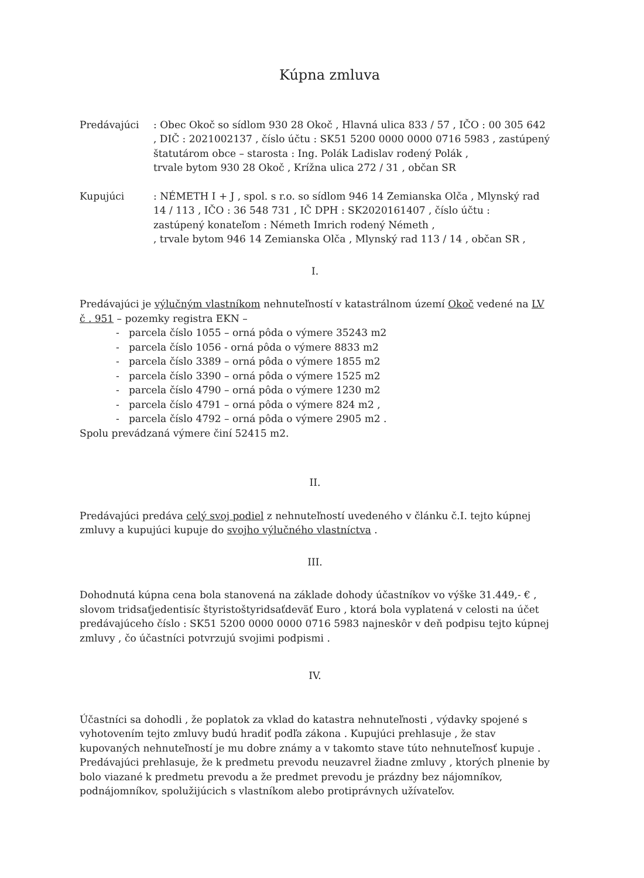Kúpna zmluva
Predávajúci : Obec Okoč so sídlom 930 28 Okoč , Hlavná ulica 833 / 57 , IČO : 00 305 642 , DIČ : 2021002137 , číslo účtu : SK51 5200 0000 0000 0716 5983 , zastúpený štatutárom obce – starosta : Ing. Polák Ladislav rodený Polák , trvale bytom 930 28 Okoč , Krížna ulica 272 / 31 , občan SR
Kupujúci : NÉMETH I + J , spol. s r.o. so sídlom 946 14 Zemianska Olča , Mlynský rad 14 / 113 , IČO : 36 548 731 , IČ DPH : SK2020161407 , číslo účtu : zastúpený konateľom : Németh Imrich rodený Németh , , trvale bytom 946 14 Zemianska Olča , Mlynský rad 113 / 14 , občan SR ,
I.
Predávajúci je výlučným vlastníkom nehnuteľností v katastrálnom území Okoč vedené na LV č . 951 – pozemky registra EKN –
- parcela číslo 1055 – orná pôda o výmere 35243 m2
- parcela číslo 1056 - orná pôda o výmere 8833 m2
- parcela číslo 3389 – orná pôda o výmere 1855 m2
- parcela číslo 3390 – orná pôda o výmere 1525 m2
- parcela číslo 4790 – orná pôda o výmere 1230 m2
- parcela číslo 4791 – orná pôda o výmere 824 m2 ,
- parcela číslo 4792 – orná pôda o výmere 2905 m2 .
Spolu prevádzaná výmere činí 52415 m2.
II.
Predávajúci predáva celý svoj podiel z nehnuteľností uvedeného v článku č.I. tejto kúpnej zmluvy a kupujúci kupuje do svojho výlučného vlastníctva .
III.
Dohodnutá kúpna cena bola stanovená na základe dohody účastníkov vo výške 31.449,- € , slovom tridsaťjedentisíc štyristoštyridsaťdeväť Euro , ktorá bola vyplatená v celosti na účet predávajúceho číslo : SK51 5200 0000 0000 0716 5983 najneskôr v deň podpisu tejto kúpnej zmluvy , čo účastníci potvrzujú svojimi podpismi .
IV.
Účastníci sa dohodli , že poplatok za vklad do katastra nehnuteľnosti , výdavky spojené s vyhotovením tejto zmluvy budú hradiť podľa zákona . Kupujúci prehlasuje , že stav kupovaných nehnuteľností je mu dobre známy a v takomto stave túto nehnuteľnosť kupuje .
Predávajúci prehlasuje, že k predmetu prevodu neuzavrel žiadne zmluvy , ktorých plnenie by bolo viazané k predmetu prevodu a že predmet prevodu je prázdny bez nájomníkov, podnájomníkov, spolužijúcich s vlastníkom alebo protiprávnych užívateľov.